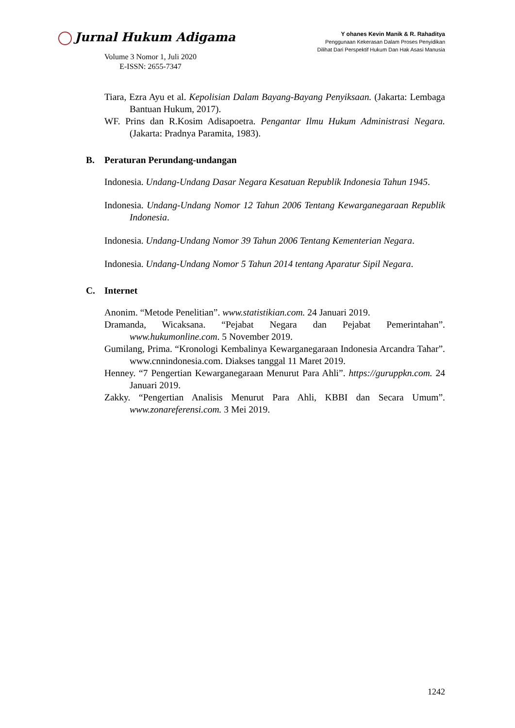Jurnal Hukum Adigama
Volume 3 Nomor 1, Juli 2020
E-ISSN: 2655-7347
Y ohanes Kevin Manik & R. Rahaditya
Penggunaan Kekerasan Dalam Proses Penyidikan
Dilihat Dari Perspektif Hukum Dan Hak Asasi Manusia
Tiara, Ezra Ayu et al. Kepolisian Dalam Bayang-Bayang Penyiksaan. (Jakarta: Lembaga Bantuan Hukum, 2017).
WF. Prins dan R.Kosim Adisapoetra. Pengantar Ilmu Hukum Administrasi Negara. (Jakarta: Pradnya Paramita, 1983).
B. Peraturan Perundang-undangan
Indonesia. Undang-Undang Dasar Negara Kesatuan Republik Indonesia Tahun 1945.
Indonesia. Undang-Undang Nomor 12 Tahun 2006 Tentang Kewarganegaraan Republik Indonesia.
Indonesia. Undang-Undang Nomor 39 Tahun 2006 Tentang Kementerian Negara.
Indonesia. Undang-Undang Nomor 5 Tahun 2014 tentang Aparatur Sipil Negara.
C. Internet
Anonim. “Metode Penelitian”. www.statistikian.com. 24 Januari 2019.
Dramanda, Wicaksana. “Pejabat Negara dan Pejabat Pemerintahan”. www.hukumonline.com. 5 November 2019.
Gumilang, Prima. “Kronologi Kembalinya Kewarganegaraan Indonesia Arcandra Tahar”. www.cnnindonesia.com. Diakses tanggal 11 Maret 2019.
Henney. “7 Pengertian Kewarganegaraan Menurut Para Ahli”. https://guruppkn.com. 24 Januari 2019.
Zakky. “Pengertian Analisis Menurut Para Ahli, KBBI dan Secara Umum”. www.zonareferensi.com. 3 Mei 2019.
1242